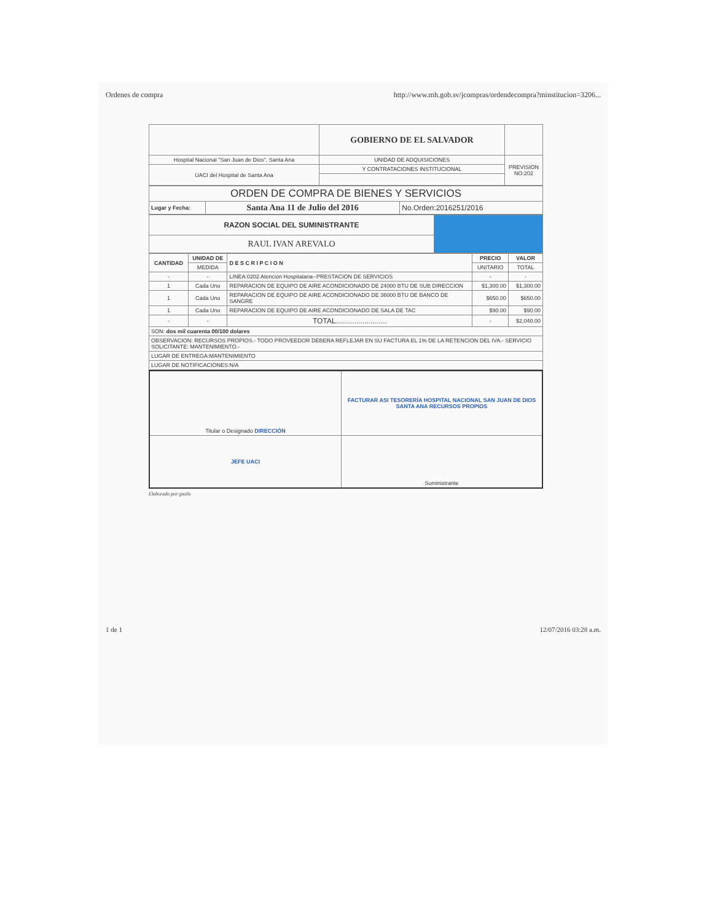Ordenes de compra http://www.mh.gob.sv/jcompras/ordendecompra?minstitucion=3206...
| | GOBIERNO DE EL SALVADOR | |
| Hospital Nacional "San Juan de Dios", Santa Ana | UNIDAD DE ADQUISICIONES | PREVISION NO:202 |
| UACI del Hospital de Santa Ana | Y CONTRATACIONES INSTITUCIONAL | |
| ORDEN DE COMPRA DE BIENES Y SERVICIOS | | |
| Lugar y Fecha: | Santa Ana 11 de Julio del 2016 | No.Orden:2016251/2016 |
| RAZON SOCIAL DEL SUMINISTRANTE | |
| RAUL IVAN AREVALO | |
| CANTIDAD | UNIDAD DE | D E S C R I P C I O N | PRECIO | VALOR |
| --- | --- | --- | --- | --- |
| | MEDIDA | | UNITARIO | TOTAL |
| - | - | LINEA:0202 Atención Hospitalaria--PRESTACION DE SERVICIOS | - | - |
| 1 | Cada Uno | REPARACION DE EQUIPO DE AIRE ACONDICIONADO DE 24000 BTU DE SUB DIRECCION | $1,300.00 | $1,300.00 |
| 1 | Cada Uno | REPARACION DE EQUIPO DE AIRE ACONDICIONADO DE 36000 BTU DE BANCO DE SANGRE | $650.00 | $650.00 |
| 1 | Cada Uno | REPARACION DE EQUIPO DE AIRE ACONDICIONADO DE SALA DE TAC | $90.00 | $90.00 |
| - | - | TOTAL......................... | - | $2,040.00 |
| SON: dos mil cuarenta 00/100 dolares | | | | |
| OBSERVACION: RECURSOS PROPIOS.- TODO PROVEEDOR DEBERA REFLEJAR EN SU FACTURA EL 1% DE LA RETENCION DEL IVA.- SERVICIO SOLICITANTE: MANTENIMIENTO.- | | | | |
| LUGAR DE ENTREGA:MANTENIMIENTO | | | | |
| LUGAR DE NOTIFICACIONES:N/A | | | | |
| Titular o Designado DIRECCIÓN | FACTURAR ASI TESORERÍA HOSPITAL NACIONAL SAN JUAN DE DIOS SANTA ANA RECURSOS PROPIOS |
| JEFE UACI | Suministrante |
Elaborado por:gsolis
1 de 1 12/07/2016 03:28 a.m.